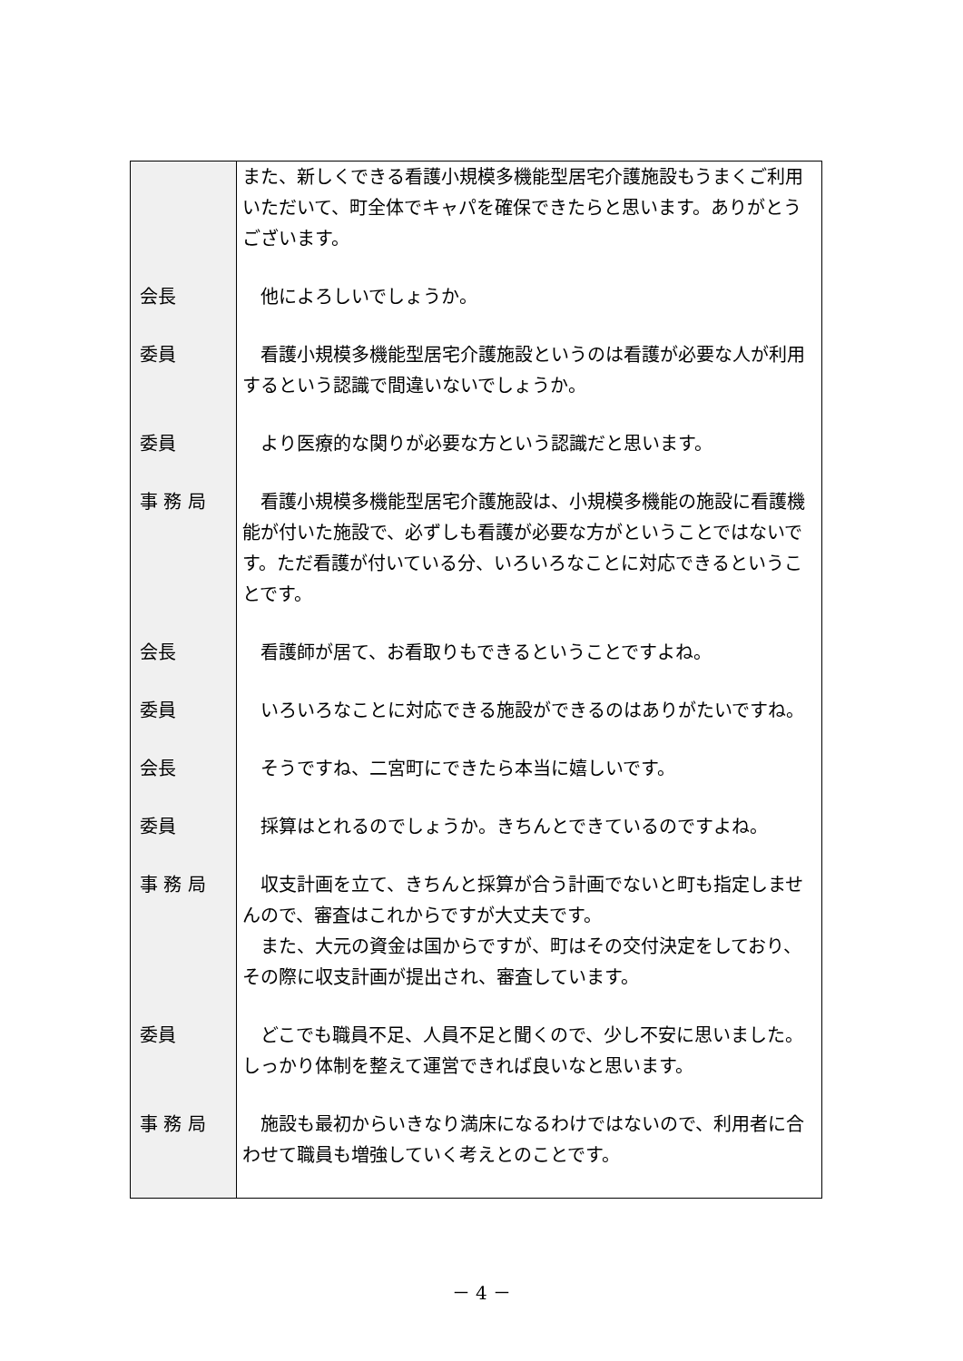| | また、新しくできる看護小規模多機能型居宅介護施設もうまくご利用いただいて、町全体でキャパを確保できたらと思います。ありがとうございます。 |
| 会長 | 他によろしいでしょうか。 |
| 委員 | 看護小規模多機能型居宅介護施設というのは看護が必要な人が利用するという認識で間違いないでしょうか。 |
| 委員 | より医療的な関りが必要な方という認識だと思います。 |
| 事 務 局 | 看護小規模多機能型居宅介護施設は、小規模多機能の施設に看護機能が付いた施設で、必ずしも看護が必要な方がということではないです。ただ看護が付いている分、いろいろなことに対応できるということです。 |
| 会長 | 看護師が居て、お看取りもできるということですよね。 |
| 委員 | いろいろなことに対応できる施設ができるのはありがたいですね。 |
| 会長 | そうですね、二宮町にできたら本当に嬉しいです。 |
| 委員 | 採算はとれるのでしょうか。きちんとできているのですよね。 |
| 事 務 局 | 収支計画を立て、きちんと採算が合う計画でないと町も指定しませんので、審査はこれからですが大丈夫です。 また、大元の資金は国からですが、町はその交付決定をしており、その際に収支計画が提出され、審査しています。 |
| 委員 | どこでも職員不足、人員不足と聞くので、少し不安に思いました。しっかり体制を整えて運営できれば良いなと思います。 |
| 事 務 局 | 施設も最初からいきなり満床になるわけではないので、利用者に合わせて職員も増強していく考えとのことです。 |
－ 4 －